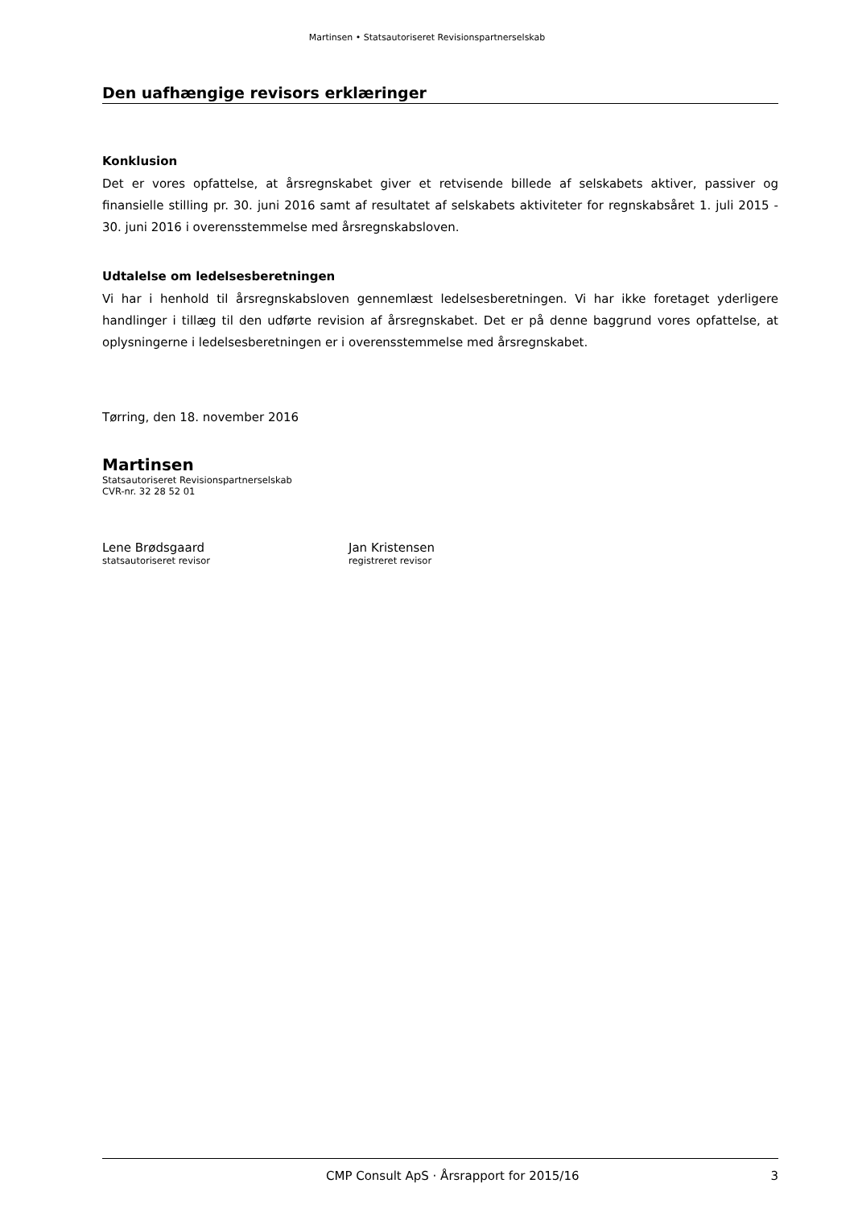Martinsen • Statsautoriseret Revisionspartnerselskab
Den uafhængige revisors erklæringer
Konklusion
Det er vores opfattelse, at årsregnskabet giver et retvisende billede af selskabets aktiver, passiver og finansielle stilling pr. 30. juni 2016 samt af resultatet af selskabets aktiviteter for regnskabsåret 1. juli 2015 - 30. juni 2016 i overensstemmelse med årsregnskabsloven.
Udtalelse om ledelsesberetningen
Vi har i henhold til årsregnskabsloven gennemlæst ledelsesberetningen. Vi har ikke foretaget yderligere handlinger i tillæg til den udførte revision af årsregnskabet. Det er på denne baggrund vores opfattelse, at oplysningerne i ledelsesberetningen er i overensstemmelse med årsregnskabet.
Tørring, den 18. november 2016
Martinsen
Statsautoriseret Revisionspartnerselskab
CVR-nr. 32 28 52 01
Lene Brødsgaard
statsautoriseret revisor
Jan Kristensen
registreret revisor
CMP Consult ApS · Årsrapport for 2015/16 3